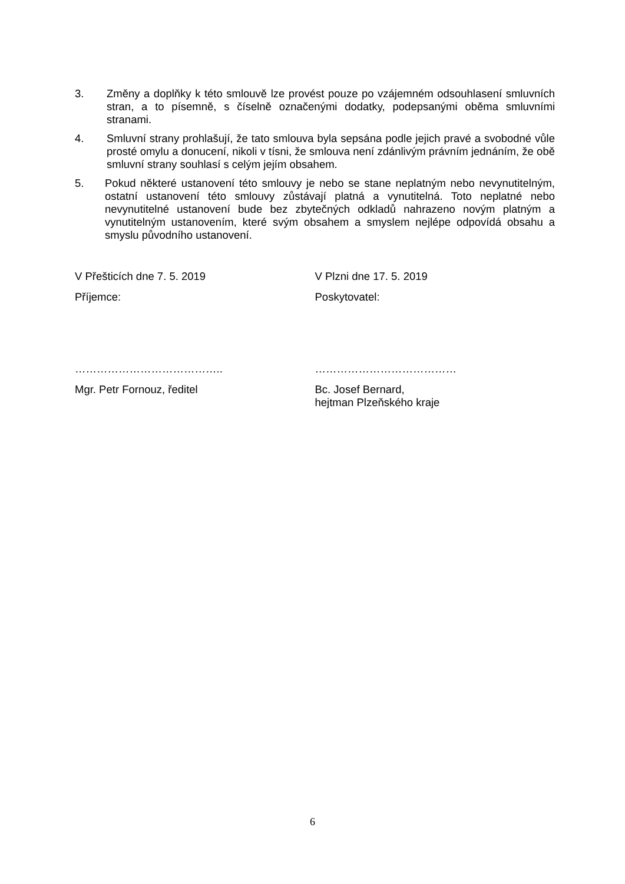3. Změny a doplňky k této smlouvě lze provést pouze po vzájemném odsouhlasení smluvních stran, a to písemně, s číselně označenými dodatky, podepsanými oběma smluvními stranami.
4. Smluvní strany prohlašují, že tato smlouva byla sepsána podle jejich pravé a svobodné vůle prosté omylu a donucení, nikoli v tísni, že smlouva není zdánlivým právním jednáním, že obě smluvní strany souhlasí s celým jejím obsahem.
5. Pokud některé ustanovení této smlouvy je nebo se stane neplatným nebo nevynutitelným, ostatní ustanovení této smlouvy zůstávají platná a vynutitelná. Toto neplatné nebo nevynutitelné ustanovení bude bez zbytečných odkladů nahrazeno novým platným a vynutitelným ustanovením, které svým obsahem a smyslem nejlépe odpovídá obsahu a smyslu původního ustanovení.
V Přešticích dne 7. 5. 2019
Příjemce:
…………………………………..
Mgr. Petr Fornouz, ředitel
V Plzni dne 17. 5. 2019
Poskytovatel:
…………………………………
Bc. Josef Bernard,
hejtman Plzeňského kraje
6